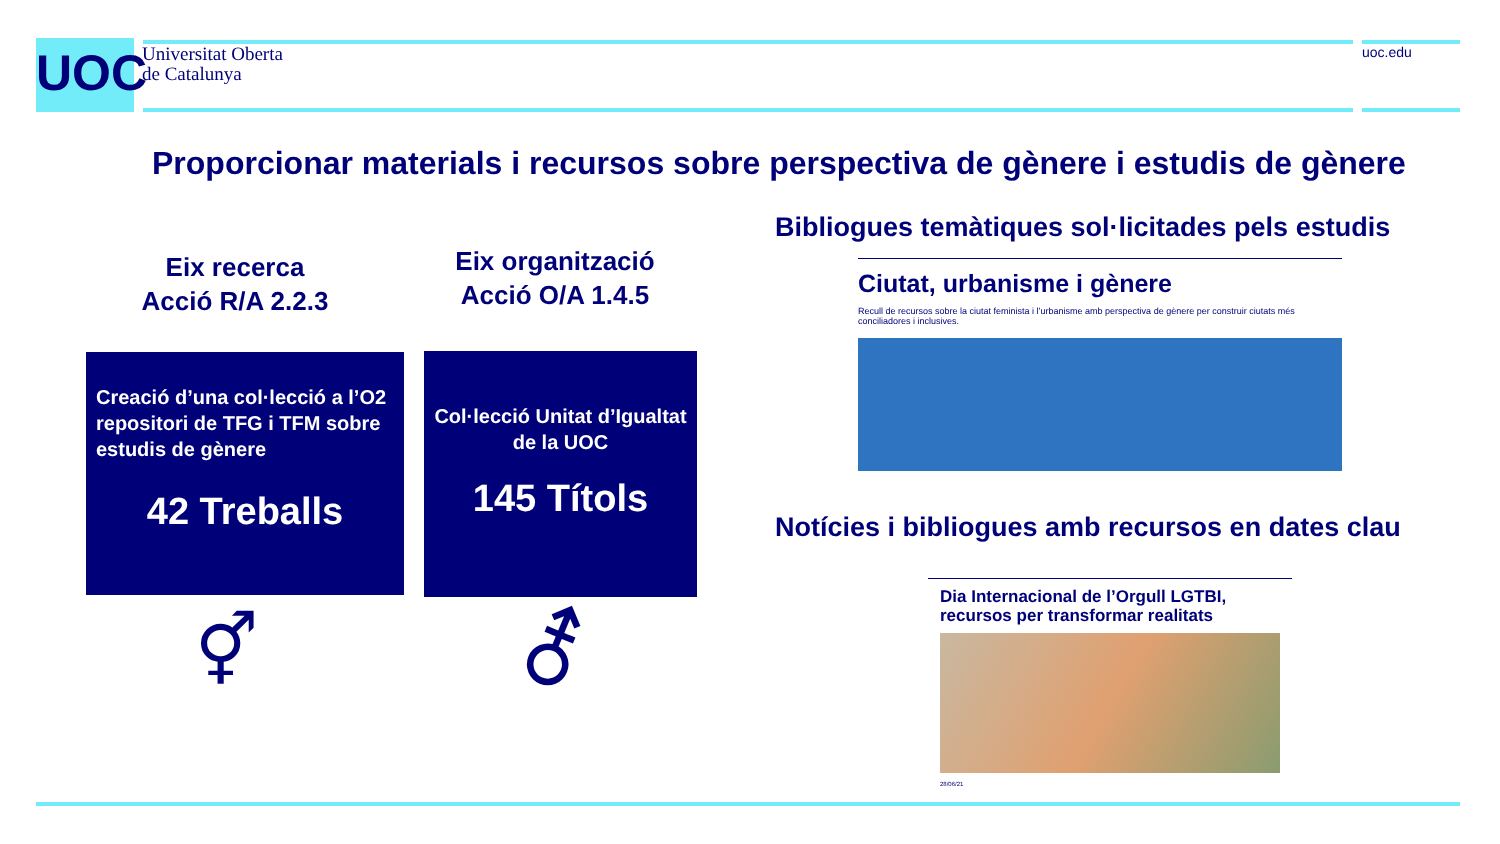UOC
Universitat Oberta
de Catalunya
uoc.edu
Proporcionar materials i recursos sobre perspectiva de gènere i estudis de gènere
Eix recerca
Acció R/A 2.2.3
Eix organització
Acció O/A 1.4.5
Creació d’una col·lecció a l’O2 repositori de TFG i TFM sobre estudis de gènere
42 Treballs
Col·lecció Unitat d’Igualtat de la UOC
145 Títols
⚥ ⚦
Bibliogues temàtiques sol·licitades pels estudis
Ciutat, urbanisme i gènere
Recull de recursos sobre la ciutat feminista i l’urbanisme amb perspectiva de gènere per construir ciutats més conciliadores i inclusives.
Notícies i bibliogues amb recursos en dates clau
Dia Internacional de l’Orgull LGTBI, recursos per transformar realitats
28/06/21